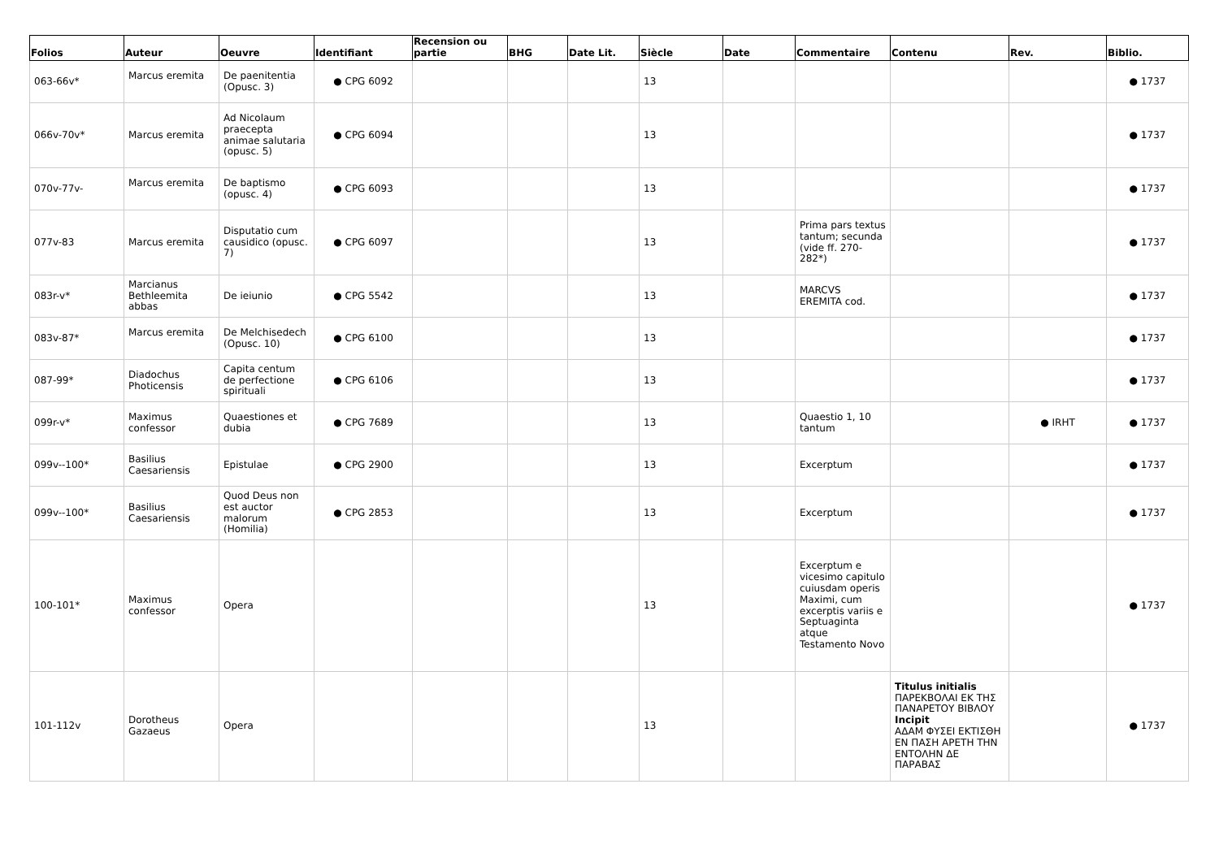| Folios | Auteur | Oeuvre | Identifiant | Recension ou partie | BHG | Date Lit. | Siècle | Date | Commentaire | Contenu | Rev. | Biblio. |
| --- | --- | --- | --- | --- | --- | --- | --- | --- | --- | --- | --- | --- |
| 063-66v* | Marcus eremita | De paenitentia (Opusc. 3) | ● CPG 6092 | | | | 13 | | | | | ● 1737 |
| 066v-70v* | Marcus eremita | Ad Nicolaum praecepta animae salutaria (opusc. 5) | ● CPG 6094 | | | | 13 | | | | | ● 1737 |
| 070v-77v- | Marcus eremita | De baptismo (opusc. 4) | ● CPG 6093 | | | | 13 | | | | | ● 1737 |
| 077v-83 | Marcus eremita | Disputatio cum causidico (opusc. 7) | ● CPG 6097 | | | | 13 | | Prima pars textus tantum; secunda (vide ff. 270-282*) | | | ● 1737 |
| 083r-v* | Marcianus Bethleemita abbas | De ieiunio | ● CPG 5542 | | | | 13 | | MARCVS EREMITA cod. | | | ● 1737 |
| 083v-87* | Marcus eremita | De Melchisedech (Opusc. 10) | ● CPG 6100 | | | | 13 | | | | | ● 1737 |
| 087-99* | Diadochus Photicensis | Capita centum de perfectione spirituali | ● CPG 6106 | | | | 13 | | | | | ● 1737 |
| 099r-v* | Maximus confessor | Quaestiones et dubia | ● CPG 7689 | | | | 13 | | Quaestio 1, 10 tantum | | ● IRHT | ● 1737 |
| 099v--100* | Basilius Caesariensis | Epistulae | ● CPG 2900 | | | | 13 | | Excerptum | | | ● 1737 |
| 099v--100* | Basilius Caesariensis | Quod Deus non est auctor malorum (Homilia) | ● CPG 2853 | | | | 13 | | Excerptum | | | ● 1737 |
| 100-101* | Maximus confessor | Opera | | | | | 13 | | Excerptum e vicesimo capitulo cuiusdam operis Maximi, cum excerptis variis e Septuaginta atque Testamento Novo | | | ● 1737 |
| 101-112v | Dorotheus Gazaeus | Opera | | | | | 13 | | | Titulus initialis ΠΑΡΕΚΒΟΛΑΙ ΕΚ ΤΗΣ ΠΑΝΑΡΕΤΟΥ ΒΙΒΛΟΥ Incipit ΑΔΑΜ ΦΥΣΕΙ ΕΚΤΙΣΘΗ ΕΝ ΠΑΣΗ ΑΡΕΤΗ ΤΗΝ ΕΝΤΟΛΗΝ ΔΕ ΠΑΡΑΒΑΣ | | ● 1737 |